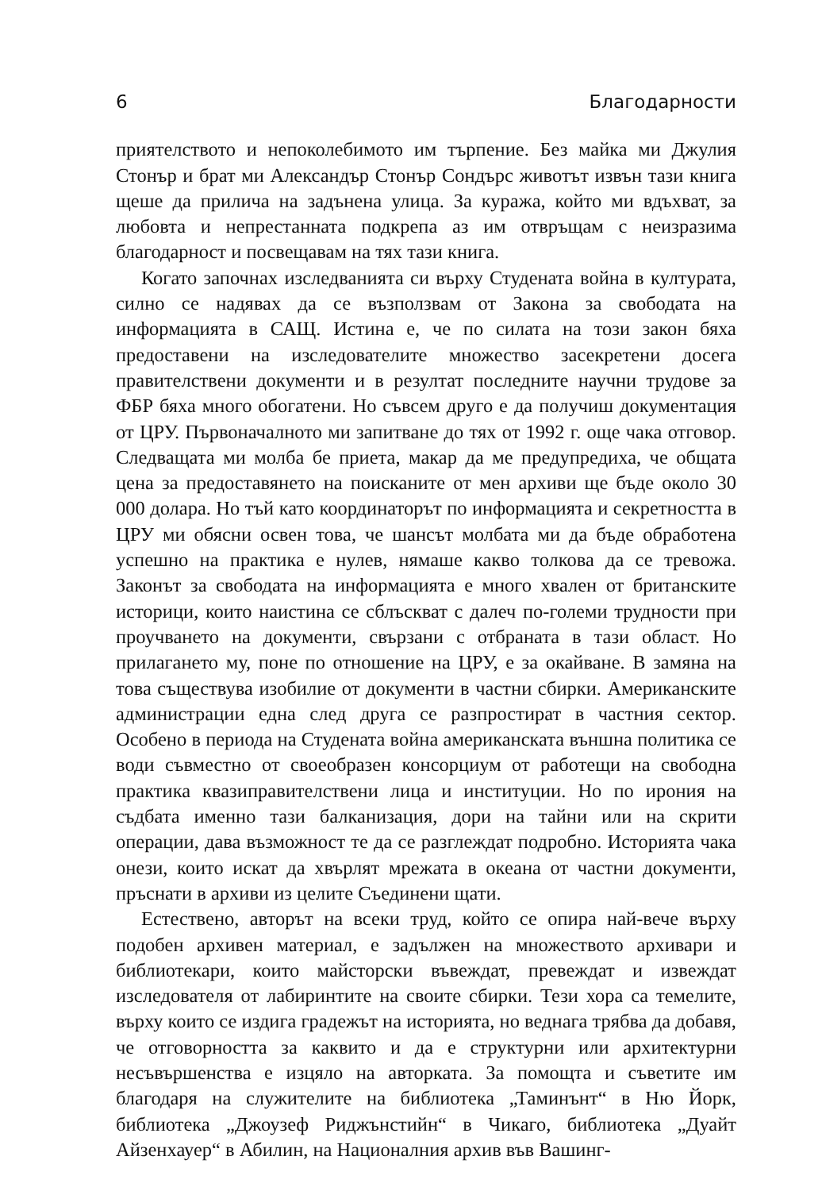6 Благодарности
приятелството и непоколебимото им търпение. Без майка ми Джулия Стонър и брат ми Александър Стонър Сондърс животът извън тази книга щеше да прилича на задънена улица. За куража, който ми вдъхват, за любовта и непрестанната подкрепа аз им отвръщам с неизразима благодарност и посвещавам на тях тази книга.
Когато започнах изследванията си върху Студената война в културата, силно се надявах да се възползвам от Закона за свободата на информацията в САЩ. Истина е, че по силата на този закон бяха предоставени на изследователите множество засекретени досега правителствени документи и в резултат последните научни трудове за ФБР бяха много обогатени. Но съвсем друго е да получиш документация от ЦРУ. Първоначалното ми запитване до тях от 1992 г. още чака отговор. Следващата ми молба бе приета, макар да ме предупредиха, че общата цена за предоставянето на поисканите от мен архиви ще бъде около 30 000 долара. Но тъй като координаторът по информацията и секретността в ЦРУ ми обясни освен това, че шансът молбата ми да бъде обработена успешно на практика е нулев, нямаше какво толкова да се тревожа. Законът за свободата на информацията е много хвален от британските историци, които наистина се сблъскват с далеч по-големи трудности при проучването на документи, свързани с отбраната в тази област. Но прилагането му, поне по отношение на ЦРУ, е за окайване. В замяна на това съществува изобилие от документи в частни сбирки. Американските администрации една след друга се разпростират в частния сектор. Особено в периода на Студената война американската външна политика се води съвместно от своеобразен консорциум от работещи на свободна практика квазиправителствени лица и институции. Но по ирония на съдбата именно тази балканизация, дори на тайни или на скрити операции, дава възможност те да се разглеждат подробно. Историята чака онези, които искат да хвърлят мрежата в океана от частни документи, пръснати в архиви из целите Съединени щати.
Естествено, авторът на всеки труд, който се опира най-вече върху подобен архивен материал, е задължен на множеството архивари и библиотекари, които майсторски въвеждат, превеждат и извеждат изследователя от лабиринтите на своите сбирки. Тези хора са темелите, върху които се издига градежът на историята, но веднага трябва да добавя, че отговорността за каквито и да е структурни или архитектурни несъвършенства е изцяло на авторката. За помощта и съветите им благодаря на служителите на библиотека „Таминънт“ в Ню Йорк, библиотека „Джоузеф Риджънстийн“ в Чикаго, библиотека „Дуайт Айзенхауер“ в Абилин, на Националния архив във Вашинг-